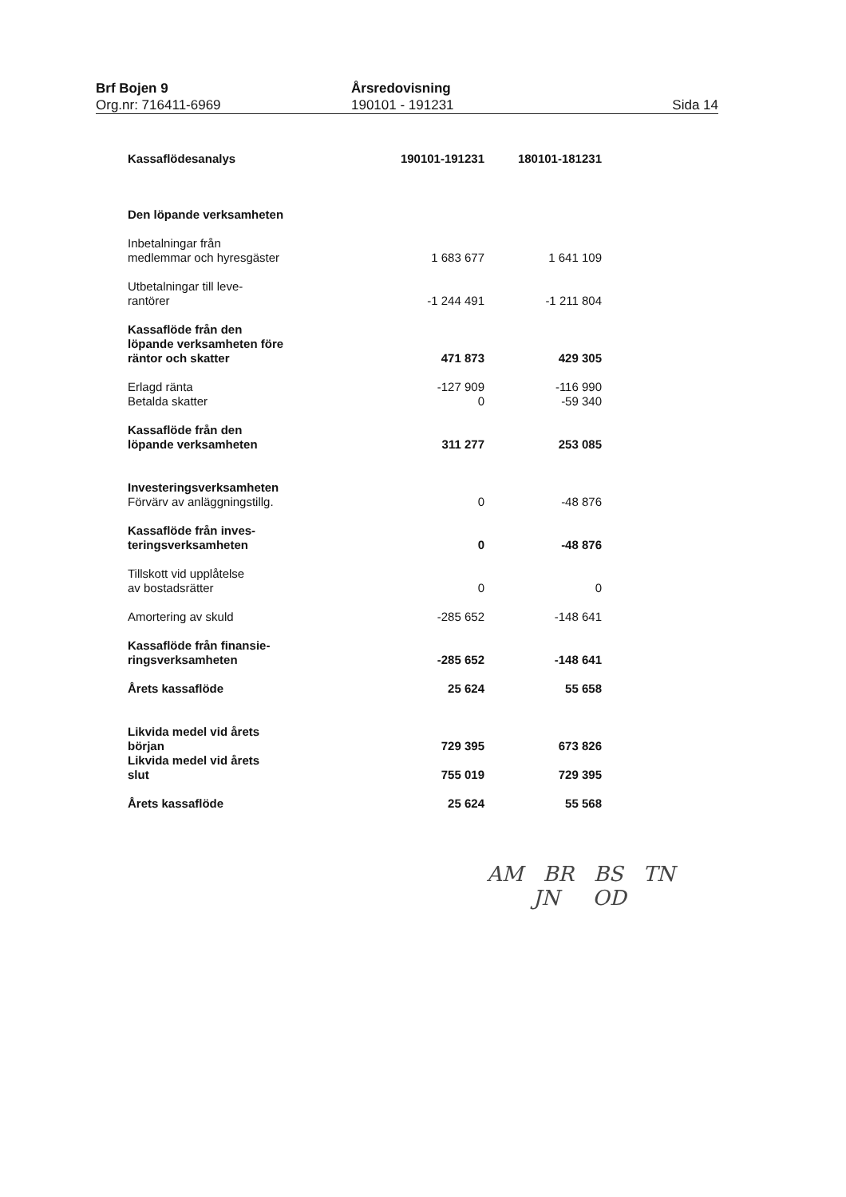Brf Bojen 9
Org.nr: 716411-6969
Årsredovisning
190101 - 191231
Sida 14
| Kassaflödesanalys | 190101-191231 | 180101-181231 |
| --- | --- | --- |
| Den löpande verksamheten | | |
| Inbetalningar från medlemmar och hyresgäster | 1 683 677 | 1 641 109 |
| Utbetalningar till leve- rantörer | -1 244 491 | -1 211 804 |
| Kassaflöde från den löpande verksamheten före räntor och skatter | 471 873 | 429 305 |
| Erlagd ränta | -127 909 | -116 990 |
| Betalda skatter | 0 | -59 340 |
| Kassaflöde från den löpande verksamheten | 311 277 | 253 085 |
| Investeringsverksamheten | | |
| Förvärv av anläggningstillg. | 0 | -48 876 |
| Kassaflöde från inves- teringsverksamheten | 0 | -48 876 |
| Tillskott vid upplåtelse av bostadsrätter | 0 | 0 |
| Amortering av skuld | -285 652 | -148 641 |
| Kassaflöde från finansie- ringsverksamheten | -285 652 | -148 641 |
| Årets kassaflöde | 25 624 | 55 658 |
| Likvida medel vid årets början | 729 395 | 673 826 |
| Likvida medel vid årets slut | 755 019 | 729 395 |
| Årets kassaflöde | 25 624 | 55 568 |
AM BR BS TN
JN OD